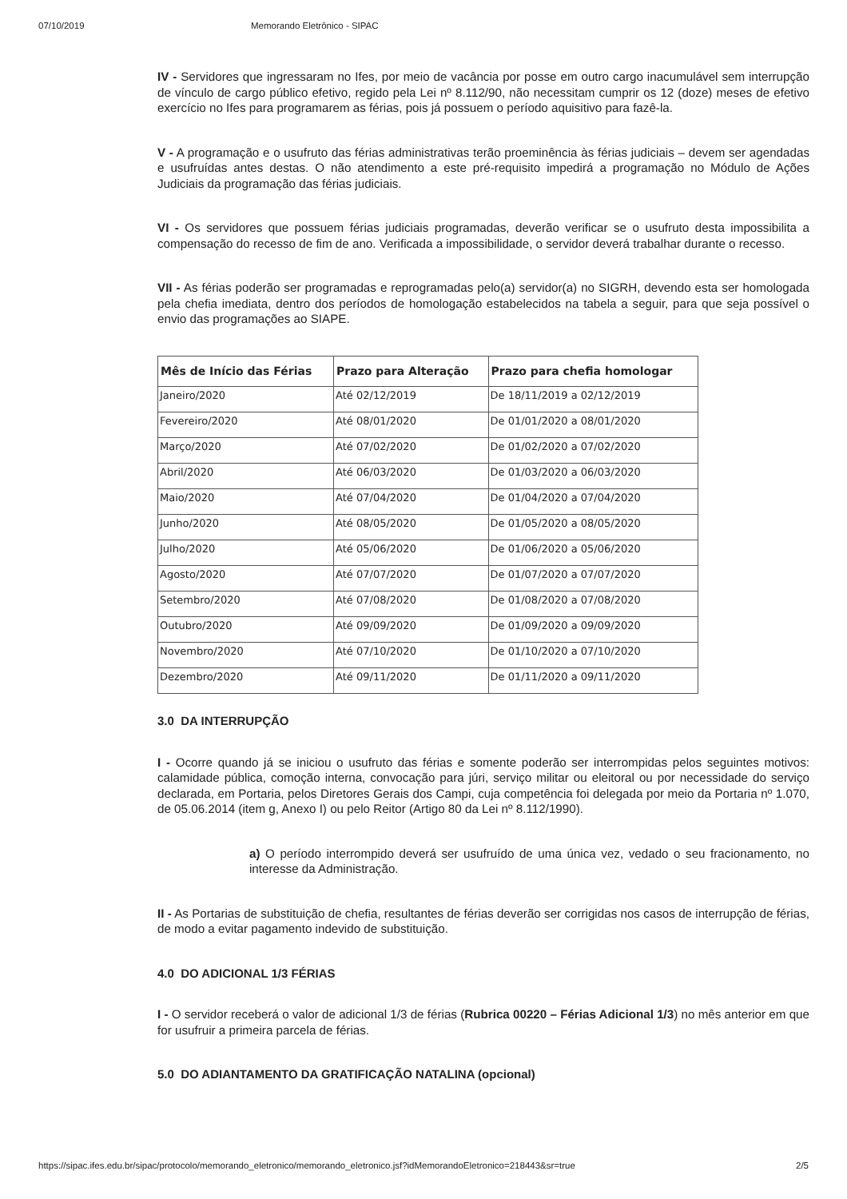07/10/2019 Memorando Eletrônico - SIPAC
IV - Servidores que ingressaram no Ifes, por meio de vacância por posse em outro cargo inacumulável sem interrupção de vínculo de cargo público efetivo, regido pela Lei nº 8.112/90, não necessitam cumprir os 12 (doze) meses de efetivo exercício no Ifes para programarem as férias, pois já possuem o período aquisitivo para fazê-la.
V - A programação e o usufruto das férias administrativas terão proeminência às férias judiciais – devem ser agendadas e usufruídas antes destas. O não atendimento a este pré-requisito impedirá a programação no Módulo de Ações Judiciais da programação das férias judiciais.
VI - Os servidores que possuem férias judiciais programadas, deverão verificar se o usufruto desta impossibilita a compensação do recesso de fim de ano. Verificada a impossibilidade, o servidor deverá trabalhar durante o recesso.
VII - As férias poderão ser programadas e reprogramadas pelo(a) servidor(a) no SIGRH, devendo esta ser homologada pela chefia imediata, dentro dos períodos de homologação estabelecidos na tabela a seguir, para que seja possível o envio das programações ao SIAPE.
| Mês de Início das Férias | Prazo para Alteração | Prazo para chefia homologar |
| --- | --- | --- |
| Janeiro/2020 | Até 02/12/2019 | De 18/11/2019 a 02/12/2019 |
| Fevereiro/2020 | Até 08/01/2020 | De 01/01/2020 a 08/01/2020 |
| Março/2020 | Até 07/02/2020 | De 01/02/2020 a 07/02/2020 |
| Abril/2020 | Até 06/03/2020 | De 01/03/2020 a 06/03/2020 |
| Maio/2020 | Até 07/04/2020 | De 01/04/2020 a 07/04/2020 |
| Junho/2020 | Até 08/05/2020 | De 01/05/2020 a 08/05/2020 |
| Julho/2020 | Até 05/06/2020 | De 01/06/2020 a 05/06/2020 |
| Agosto/2020 | Até 07/07/2020 | De 01/07/2020 a 07/07/2020 |
| Setembro/2020 | Até 07/08/2020 | De 01/08/2020 a 07/08/2020 |
| Outubro/2020 | Até 09/09/2020 | De 01/09/2020 a 09/09/2020 |
| Novembro/2020 | Até 07/10/2020 | De 01/10/2020 a 07/10/2020 |
| Dezembro/2020 | Até 09/11/2020 | De 01/11/2020 a 09/11/2020 |
3.0 DA INTERRUPÇÃO
I - Ocorre quando já se iniciou o usufruto das férias e somente poderão ser interrompidas pelos seguintes motivos: calamidade pública, comoção interna, convocação para júri, serviço militar ou eleitoral ou por necessidade do serviço declarada, em Portaria, pelos Diretores Gerais dos Campi, cuja competência foi delegada por meio da Portaria nº 1.070, de 05.06.2014 (item g, Anexo I) ou pelo Reitor (Artigo 80 da Lei nº 8.112/1990).
a) O período interrompido deverá ser usufruído de uma única vez, vedado o seu fracionamento, no interesse da Administração.
II - As Portarias de substituição de chefia, resultantes de férias deverão ser corrigidas nos casos de interrupção de férias, de modo a evitar pagamento indevido de substituição.
4.0 DO ADICIONAL 1/3 FÉRIAS
I - O servidor receberá o valor de adicional 1/3 de férias (Rubrica 00220 – Férias Adicional 1/3) no mês anterior em que for usufruir a primeira parcela de férias.
5.0 DO ADIANTAMENTO DA GRATIFICAÇÃO NATALINA (opcional)
https://sipac.ifes.edu.br/sipac/protocolo/memorando_eletronico/memorando_eletronico.jsf?idMemorandoEletronico=218443&sr=true 2/5